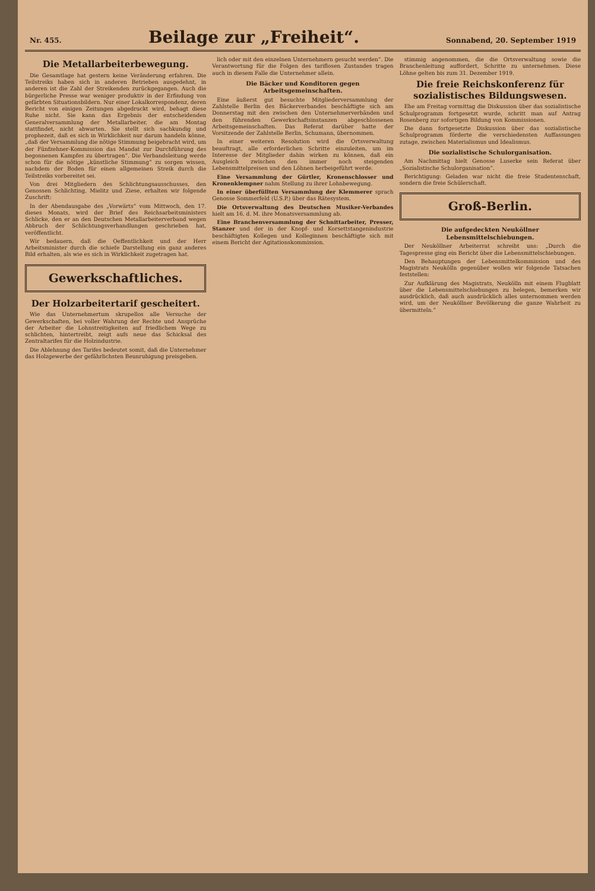Nr. 455.
Beilage zur „Freiheit“.
Sonnabend, 20. September 1919
Die Metallarbeiterbewegung.
Die Gesamtlage hat gestern keine Veränderung erfahren. Die Teilstreiks haben sich in anderen Betrieben ausgedehnt, in anderen ist die Zahl der Streikenden zurückgegangen. Auch die bürgerliche Presse war weniger produktiv in der Erfindung von gefärbten Situationsbildern. Nur einer Lokalkorrespondenz, deren Bericht von einigen Zeitungen abgedruckt wird, behagt diese Ruhe nicht. Sie kann das Ergebnis der entscheidenden Generalversammlung der Metallarbeiter, die am Montag stattfindet, nicht abwarten. Sie stellt sich sachkundig und prophezeit, daß es sich in Wirklichkeit nur darum handeln könne, „daß der Versammlung die nötige Stimmung beigebracht wird, um der Fünfzehner-Kommission das Mandat zur Durchführung des begonnenen Kampfes zu übertragen“. Die Verbandsleitung werde schon für die nötige „künstliche Stimmung“ zu sorgen wissen, nachdem der Boden für einen allgemeinen Streik durch die Teilstreiks vorbereitet sei.
Von drei Mitgliedern des Schlichtungsausschusses, den Genossen Schlichting, Mielitz und Ziese, erhalten wir folgende Zuschrift:
In der Abendausgabe des „Vorwärts“ vom Mittwoch, den 17. dieses Monats, wird der Brief des Reichsarbeitsministers Schlicke, den er an den Deutschen Metallarbeiterverband wegen Abbruch der Schlichtungsverhandlungen geschrieben hat, veröffentlicht.
Wir bedauern, daß die Oeffentlichkeit und der Herr Arbeitsminister durch die schiefe Darstellung ein ganz anderes Bild erhalten, als wie es sich in Wirklichkeit zugetragen hat.
Gewerkschaftliches.
Der Holzarbeitertarif gescheitert.
Wie das Unternehmertum skrupellos alle Versuche der Gewerkschaften, bei voller Wahrung der Rechte und Ansprüche der Arbeiter die Lohnstreitigkeiten auf friedlichem Wege zu schlichten, hintertreibt, zeigt aufs neue das Schicksal des Zentraltarifes für die Holzindustrie.
Die Ablehnung des Tarifes bedeutet somit, daß die Unternehmer das Holzgewerbe der gefährlichsten Beunruhigung preisgeben.
lich oder mit den einzelnen Unternehmern gesucht werden“. Die Verantwortung für die Folgen des tariflosen Zustandes tragen auch in diesem Falle die Unternehmer allein.
Die Bäcker und Konditoren gegen Arbeitsgemeinschaften.
Eine äußerst gut besuchte Mitgliederversammlung der Zahlstelle Berlin des Bäckerverbandes beschäftigte sich am Donnerstag mit den zwischen den Unternehmerverbänden und den führenden Gewerkschaftsinstanzen abgeschlossenen Arbeitsgemeinschaften. Das Referat darüber hatte der Vorsitzende der Zahlstelle Berlin, Schumann, übernommen.
In einer weiteren Resolution wird die Ortsverwaltung beauftragt, alle erforderlichen Schritte einzuleiten, um im Interesse der Mitglieder dahin wirken zu können, daß ein Ausgleich zwischen den immer noch steigenden Lebensmittelpreisen und den Löhnen herbeigeführt werde.
Eine Versammlung der Gürtler, Kronenschlosser und Kronenklempner nahm Stellung zu ihrer Lohnbewegung.
In einer überfüllten Versammlung der Klemmerer sprach Genosse Sommerfeld (U.S.P.) über das Rätesystem.
Die Ortsverwaltung des Deutschen Musiker-Verbandes hielt am 16. d. M. ihre Monatsversammlung ab.
Eine Branchenversammlung der Schnittarbeiter, Presser, Stanzer und der in der Knopf- und Korsettstangenindustrie beschäftigten Kollegen und Kolleginnen beschäftigte sich mit einem Bericht der Agitationskommission.
stimmig angenommen, die die Ortsverwaltung sowie die Branchenleitung auffordert, Schritte zu unternehmen. Diese Löhne gelten bis zum 31. Dezember 1919.
Die freie Reichskonferenz für sozialistisches Bildungswesen.
Ehe am Freitag vormittag die Diskussion über das sozialistische Schulprogramm fortgesetzt wurde, schritt man auf Antrag Rosenberg zur sofortigen Bildung von Kommissionen.
Die dann fortgesetzte Diskussion über das sozialistische Schulprogramm förderte die verschiedensten Auffassungen zutage, zwischen Materialismus und Idealismus.
Die sozialistische Schulorganisation.
Am Nachmittag hielt Genosse Luserke sein Referat über „Sozialistische Schulorganisation“.
Berichtigung: Geladen war nicht die freie Studentenschaft, sondern die freie Schülerschaft.
Groß-Berlin.
Die aufgedeckten Neuköllner Lebensmittelschiebungen.
Der Neuköllner Arbeiterrat schreibt uns: „Durch die Tagespresse ging ein Bericht über die Lebensmittelschiebungen.
Den Behauptungen der Lebensmittelkommission und des Magistrats Neukölln gegenüber wollen wir folgende Tatsachen feststellen:
Zur Aufklärung des Magistrats, Neukölln mit einem Flugblatt über die Lebensmittelschiebungen zu belegen, bemerken wir ausdrücklich, daß auch ausdrücklich alles unternommen werden wird, um der Neuköllner Bevölkerung die ganze Wahrheit zu übermitteln.“